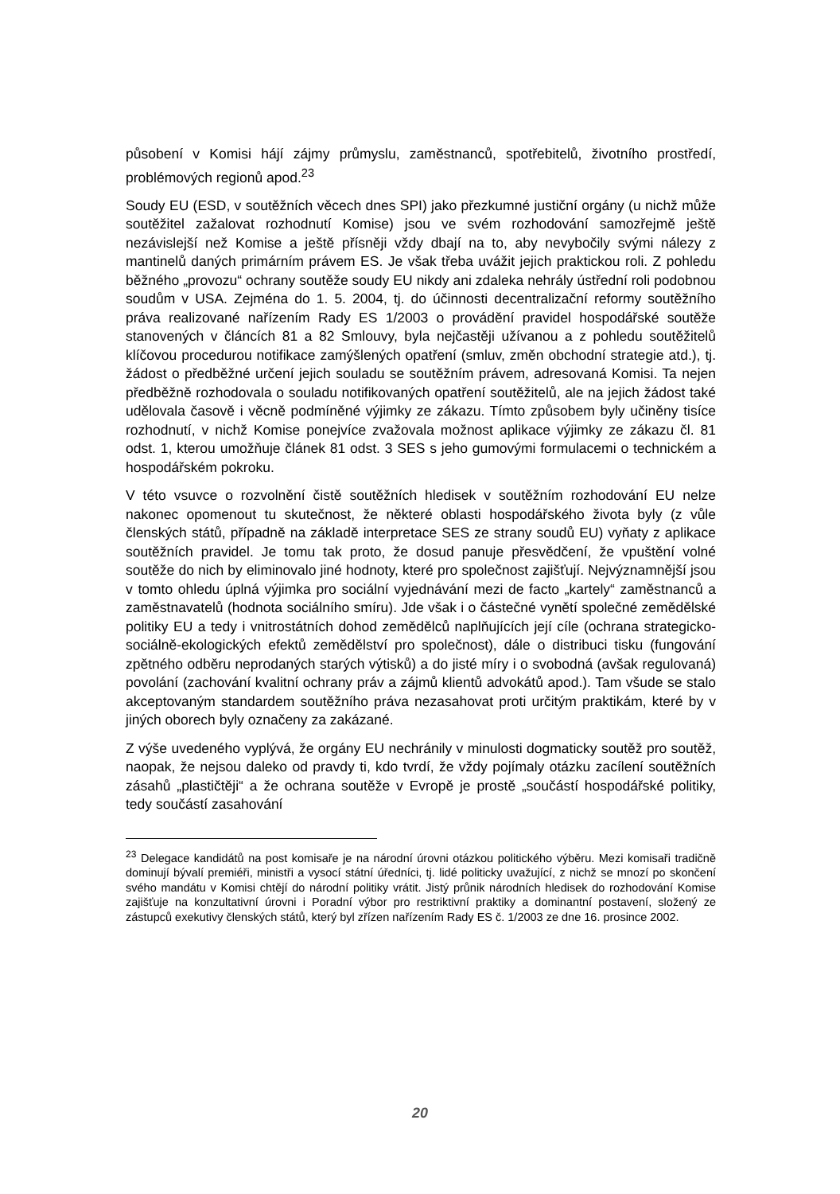působení v Komisi hájí zájmy průmyslu, zaměstnanců, spotřebitelů, životního prostředí, problémových regionů apod.<sup>23</sup>
Soudy EU (ESD, v soutěžních věcech dnes SPI) jako přezkumné justiční orgány (u nichž může soutěžitel zažalovat rozhodnutí Komise) jsou ve svém rozhodování samozřejmě ještě nezávislejší než Komise a ještě přísněji vždy dbají na to, aby nevybočily svými nálezy z mantinelů daných primárním právem ES. Je však třeba uvážit jejich praktickou roli. Z pohledu běžného „provozu“ ochrany soutěže soudy EU nikdy ani zdaleka nehrály ústřední roli podobnou soudům v USA. Zejména do 1. 5. 2004, tj. do účinnosti decentralizační reformy soutěžního práva realizované nařízením Rady ES 1/2003 o provádění pravidel hospodářské soutěže stanovených v článcích 81 a 82 Smlouvy, byla nejčastěji užívanou a z pohledu soutěžitelů klíčovou procedurou notifikace zamýšlených opatření (smluv, změn obchodní strategie atd.), tj. žádost o předběžné určení jejich souladu se soutěžním právem, adresovaná Komisi. Ta nejen předběžně rozhodovala o souladu notifikovaných opatření soutěžitelů, ale na jejich žádost také udělovala časově i věcně podmíněné výjimky ze zákazu. Tímto způsobem byly učiněny tisíce rozhodnutí, v nichž Komise ponejvíce zvažovala možnost aplikace výjimky ze zákazu čl. 81 odst. 1, kterou umožňuje článek 81 odst. 3 SES s jeho gumovými formulacemi o technickém a hospodářském pokroku.
V této vsuvce o rozvolnění čistě soutěžních hledisek v soutěžním rozhodování EU nelze nakonec opomenout tu skutečnost, že některé oblasti hospodářského života byly (z vůle členských států, případně na základě interpretace SES ze strany soudů EU) vyňaty z aplikace soutěžních pravidel. Je tomu tak proto, že dosud panuje přesvědčení, že vpuštění volné soutěže do nich by eliminovalo jiné hodnoty, které pro společnost zajišťují. Nejvýznamnější jsou v tomto ohledu úplná výjimka pro sociální vyjednávání mezi de facto „kartely“ zaměstnanců a zaměstnavatelů (hodnota sociálního smíru). Jde však i o částečné vynětí společné zemědělské politiky EU a tedy i vnitrostátních dohod zemědělců naplňujících její cíle (ochrana strategicko-sociálně-ekologických efektů zemědělství pro společnost), dále o distribuci tisku (fungování zpětného odběru neprodaných starých výtisků) a do jisté míry i o svobodná (avšak regulovaná) povolání (zachování kvalitní ochrany práv a zájmů klientů advokátů apod.). Tam všude se stalo akceptovaným standardem soutěžního práva nezasahovat proti určitým praktikám, které by v jiných oborech byly označeny za zakázané.
Z výše uvedeného vyplývá, že orgány EU nechránily v minulosti dogmaticky soutěž pro soutěž, naopak, že nejsou daleko od pravdy ti, kdo tvrdí, že vždy pojímaly otázku zacílení soutěžních zásahů „plastičtěji“ a že ochrana soutěže v Evropě je prostě „součástí hospodářské politiky, tedy součástí zasahování
<sup>23</sup> Delegace kandidátů na post komisaře je na národní úrovni otázkou politického výběru. Mezi komisaři tradičně dominují bývalí premiéři, ministři a vysocí státní úředníci, tj. lidé politicky uvažující, z nichž se mnozí po skončení svého mandátu v Komisi chtějí do národní politiky vrátit. Jistý průnik národních hledisek do rozhodování Komise zajišťuje na konzultativní úrovni i Poradní výbor pro restriktivní praktiky a dominantní postavení, složený ze zástupců exekutivy členských států, který byl zřízen nařízením Rady ES č. 1/2003 ze dne 16. prosince 2002.
20